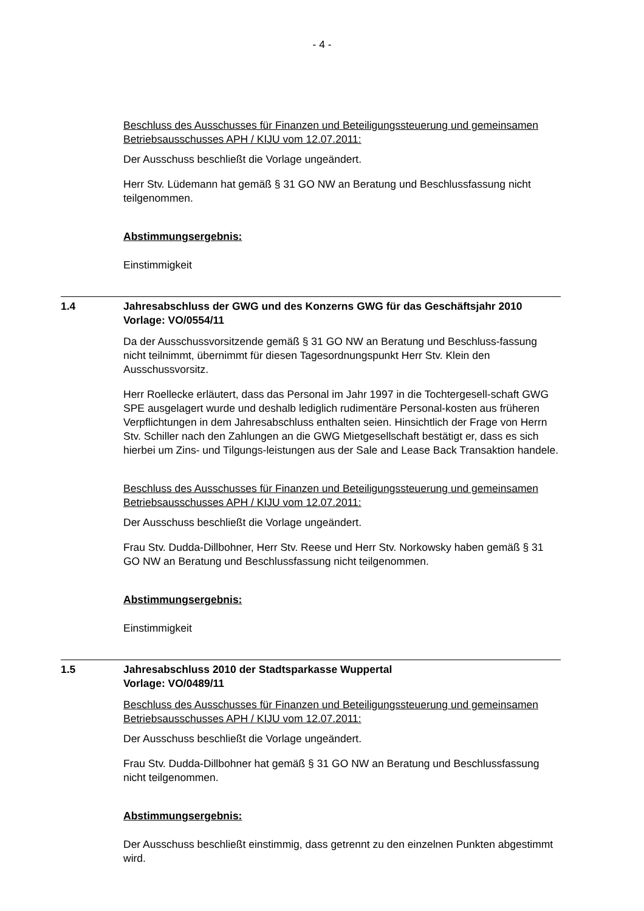- 4 -
Beschluss des Ausschusses für Finanzen und Beteiligungssteuerung und gemeinsamen Betriebsausschusses APH / KIJU vom 12.07.2011:
Der Ausschuss beschließt die Vorlage ungeändert.
Herr Stv. Lüdemann hat gemäß § 31 GO NW an Beratung und Beschlussfassung nicht teilgenommen.
Abstimmungsergebnis:
Einstimmigkeit
1.4 Jahresabschluss der GWG und des Konzerns GWG für das Geschäftsjahr 2010
Vorlage: VO/0554/11
Da der Ausschussvorsitzende gemäß § 31 GO NW an Beratung und Beschluss-fassung nicht teilnimmt, übernimmt für diesen Tagesordnungspunkt Herr Stv. Klein den Ausschussvorsitz.
Herr Roellecke erläutert, dass das Personal im Jahr 1997 in die Tochtergesell-schaft GWG SPE ausgelagert wurde und deshalb lediglich rudimentäre Personal-kosten aus früheren Verpflichtungen in dem Jahresabschluss enthalten seien. Hinsichtlich der Frage von Herrn Stv. Schiller nach den Zahlungen an die GWG Mietgesellschaft bestätigt er, dass es sich hierbei um Zins- und Tilgungs-leistungen aus der Sale and Lease Back Transaktion handele.
Beschluss des Ausschusses für Finanzen und Beteiligungssteuerung und gemeinsamen Betriebsausschusses APH / KIJU vom 12.07.2011:
Der Ausschuss beschließt die Vorlage ungeändert.
Frau Stv. Dudda-Dillbohner, Herr Stv. Reese und Herr Stv. Norkowsky haben gemäß § 31 GO NW an Beratung und Beschlussfassung nicht teilgenommen.
Abstimmungsergebnis:
Einstimmigkeit
1.5 Jahresabschluss 2010 der Stadtsparkasse Wuppertal
Vorlage: VO/0489/11
Beschluss des Ausschusses für Finanzen und Beteiligungssteuerung und gemeinsamen Betriebsausschusses APH / KIJU vom 12.07.2011:
Der Ausschuss beschließt die Vorlage ungeändert.
Frau Stv. Dudda-Dillbohner hat gemäß § 31 GO NW an Beratung und Beschlussfassung nicht teilgenommen.
Abstimmungsergebnis:
Der Ausschuss beschließt einstimmig, dass getrennt zu den einzelnen Punkten abgestimmt wird.